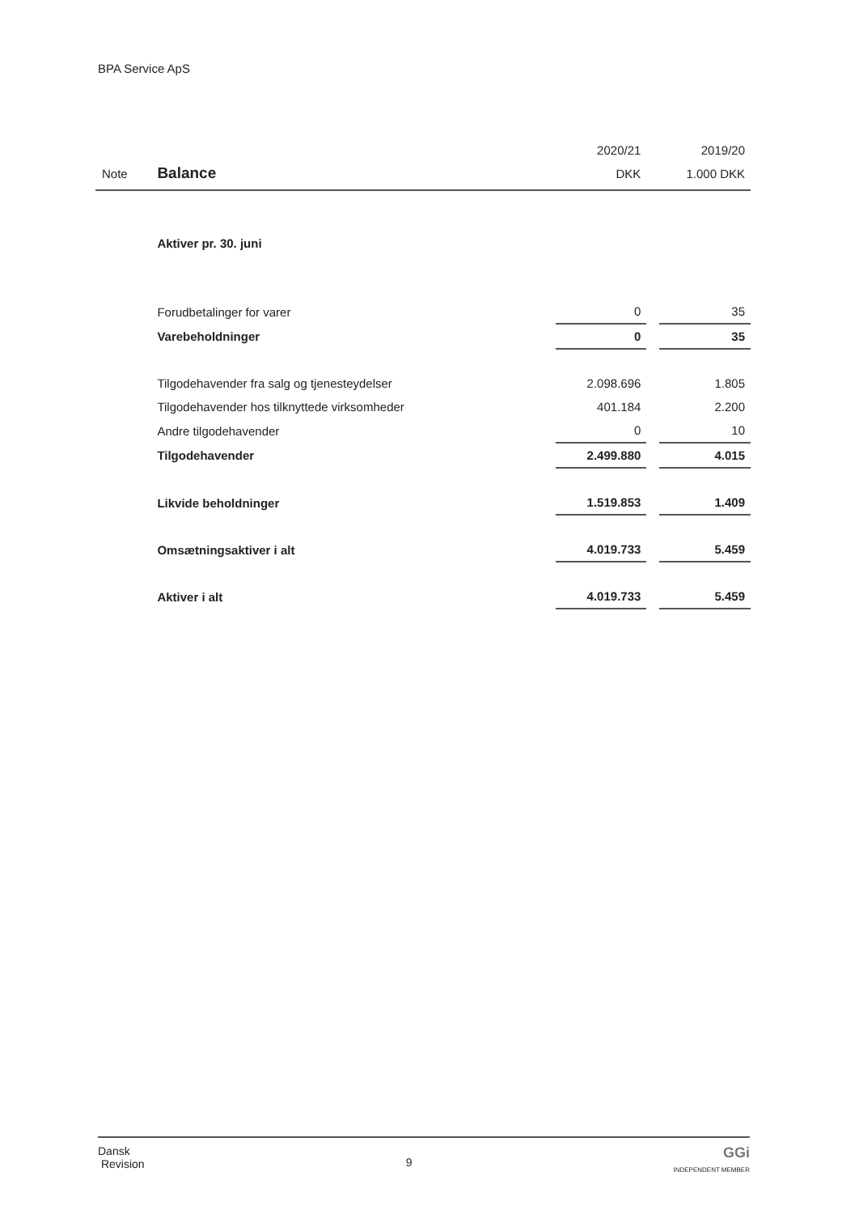BPA Service ApS
| | | 2020/21 | | 2019/20 |
| --- | --- | --- | --- | --- |
| Note | Balance | DKK | | 1.000 DKK |
| | Aktiver pr. 30. juni | | | |
| | Forudbetalinger for varer | 0 | | 35 |
| | Varebeholdninger | 0 | | 35 |
| | Tilgodehavender fra salg og tjenesteydelser | 2.098.696 | | 1.805 |
| | Tilgodehavender hos tilknyttede virksomheder | 401.184 | | 2.200 |
| | Andre tilgodehavender | 0 | | 10 |
| | Tilgodehavender | 2.499.880 | | 4.015 |
| | Likvide beholdninger | 1.519.853 | | 1.409 |
| | Omsætningsaktiver i alt | 4.019.733 | | 5.459 |
| | Aktiver i alt | 4.019.733 | | 5.459 |
Dansk
Revision
9
GGi
INDEPENDENT MEMBER